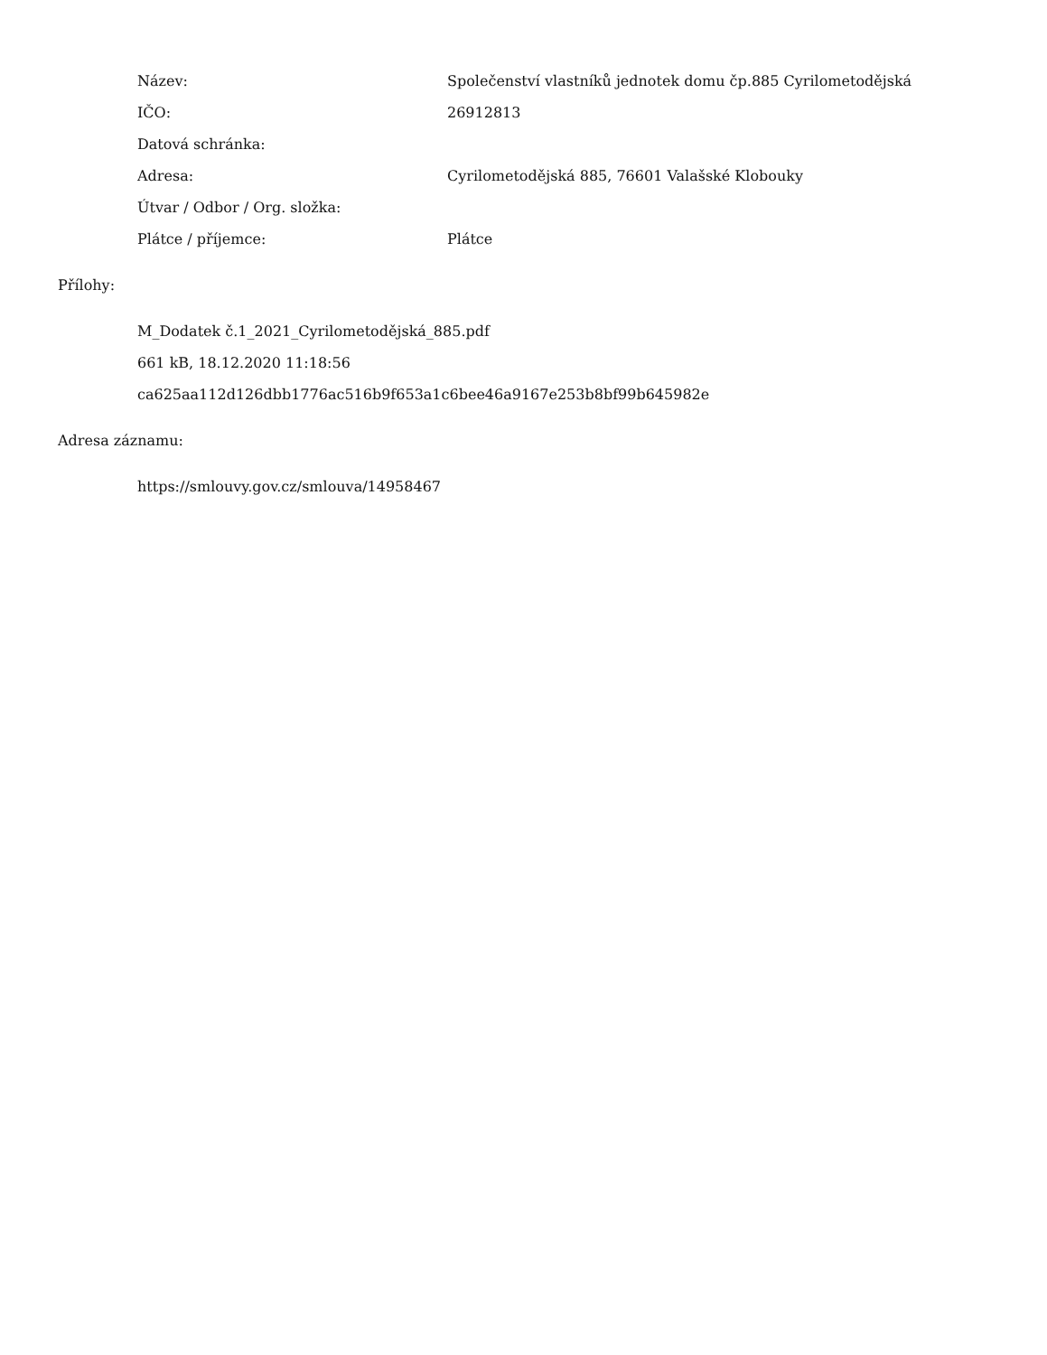| Název: | Společenství vlastníků jednotek domu čp.885 Cyrilometodějská |
| IČO: | 26912813 |
| Datová schránka: | |
| Adresa: | Cyrilometodějská 885, 76601 Valašské Klobouky |
| Útvar / Odbor / Org. složka: | |
| Plátce / příjemce: | Plátce |
Přílohy:
M_Dodatek č.1_2021_Cyrilometodějská_885.pdf
661 kB, 18.12.2020 11:18:56
ca625aa112d126dbb1776ac516b9f653a1c6bee46a9167e253b8bf99b645982e
Adresa záznamu:
https://smlouvy.gov.cz/smlouva/14958467